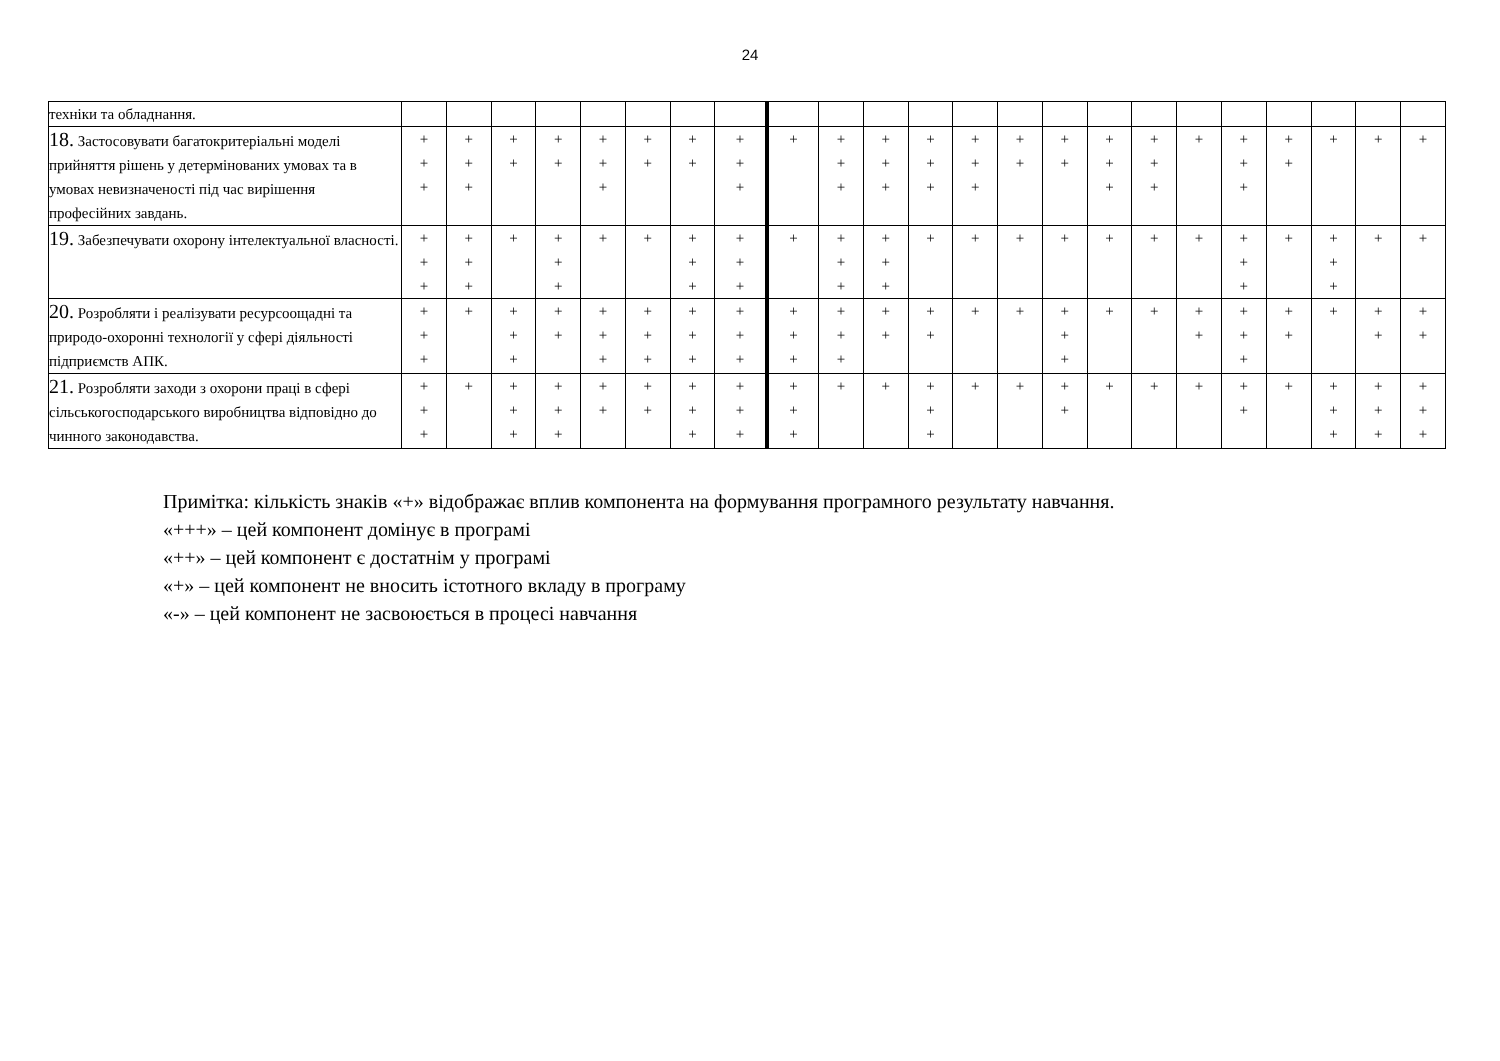24
| техніки та обладнання. | | | | | | | | | | | | | | | | | | | | | | | |
| 18. Застосовувати багатокритеріальні моделі прийняття рішень у детермінованих умовах та в умовах невизначеності під час вирішення професійних завдань. | + + + | + + + | + + | + + | + + + | + + | + + | + + + | + | + + + | + + + | + + + | + + + | + + | + + | + + + | + + + | + | + + + | + + | + | + | + |
| 19. Забезпечувати охорону інтелектуальної власності. | + + + | + + + | + | + + + | + | + | + + + | + + + | + | + + + | + + + | + | + | + | + | + | + | + | + + + | + | + + + | + | + |
| 20. Розробляти і реалізувати ресурсоощадні та природо-охоронні технології у сфері діяльності підприємств АПК. | + + + | + | + + + | + + | + + + | + + + | + + + | + + + | + + + | + + + | + + | + + | + | + | + + + | + | + | + + | + + + | + + | + | + + | + + |
| 21. Розробляти заходи з охорони праці в сфері сільськогосподарського виробництва відповідно до чинного законодавства. | + + + | + | + + + | + + + | + + | + + | + + + | + + + | + + + | + | + | + + + | + | + | + + | + | + | + | + + | + | + + + | + + + | + + + |
Примітка: кількість знаків «+» відображає вплив компонента на формування програмного результату навчання.
«+++» – цей компонент домінує в програмі
«++» – цей компонент є достатнім у програмі
«+» – цей компонент не вносить істотного вкладу в програму
«-» – цей компонент не засвоюється в процесі навчання